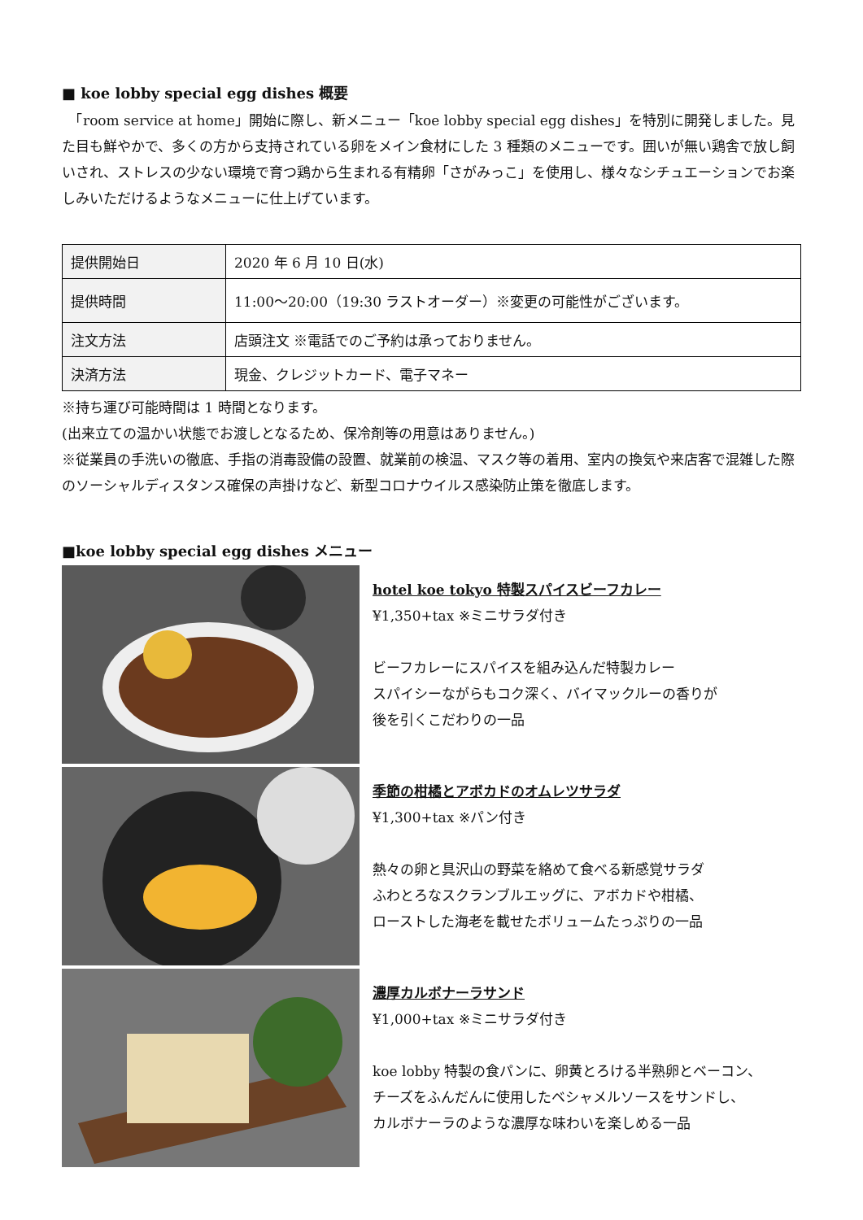■ koe lobby special egg dishes 概要
　「room service at home」開始に際し、新メニュー「koe lobby special egg dishes」を特別に開発しました。見た目も鮮やかで、多くの方から支持されている卵をメイン食材にした 3 種類のメニューです。囲いが無い鶏舎で放し飼いされ、ストレスの少ない環境で育つ鶏から生まれる有精卵「さがみっこ」を使用し、様々なシチュエーションでお楽しみいただけるようなメニューに仕上げています。
| 提供開始日 | 2020 年 6 月 10 日(水) |
| 提供時間 | 11:00～20:00（19:30 ラストオーダー）※変更の可能性がございます。 |
| 注文方法 | 店頭注文 ※電話でのご予約は承っておりません。 |
| 決済方法 | 現金、クレジットカード、電子マネー |
※持ち運び可能時間は 1 時間となります。
(出来立ての温かい状態でお渡しとなるため、保冷剤等の用意はありません。)
※従業員の手洗いの徹底、手指の消毒設備の設置、就業前の検温、マスク等の着用、室内の換気や来店客で混雑した際のソーシャルディスタンス確保の声掛けなど、新型コロナウイルス感染防止策を徹底します。
■koe lobby special egg dishes メニュー
hotel koe tokyo 特製スパイスビーフカレー
¥1,350+tax ※ミニサラダ付き
ビーフカレーにスパイスを組み込んだ特製カレー
スパイシーながらもコク深く、バイマックルーの香りが
後を引くこだわりの一品
季節の柑橘とアボカドのオムレツサラダ
¥1,300+tax ※パン付き
熱々の卵と具沢山の野菜を絡めて食べる新感覚サラダ
ふわとろなスクランブルエッグに、アボカドや柑橘、
ローストした海老を載せたボリュームたっぷりの一品
濃厚カルボナーラサンド
¥1,000+tax ※ミニサラダ付き
koe lobby 特製の食パンに、卵黄とろける半熟卵とベーコン、
チーズをふんだんに使用したベシャメルソースをサンドし、
カルボナーラのような濃厚な味わいを楽しめる一品